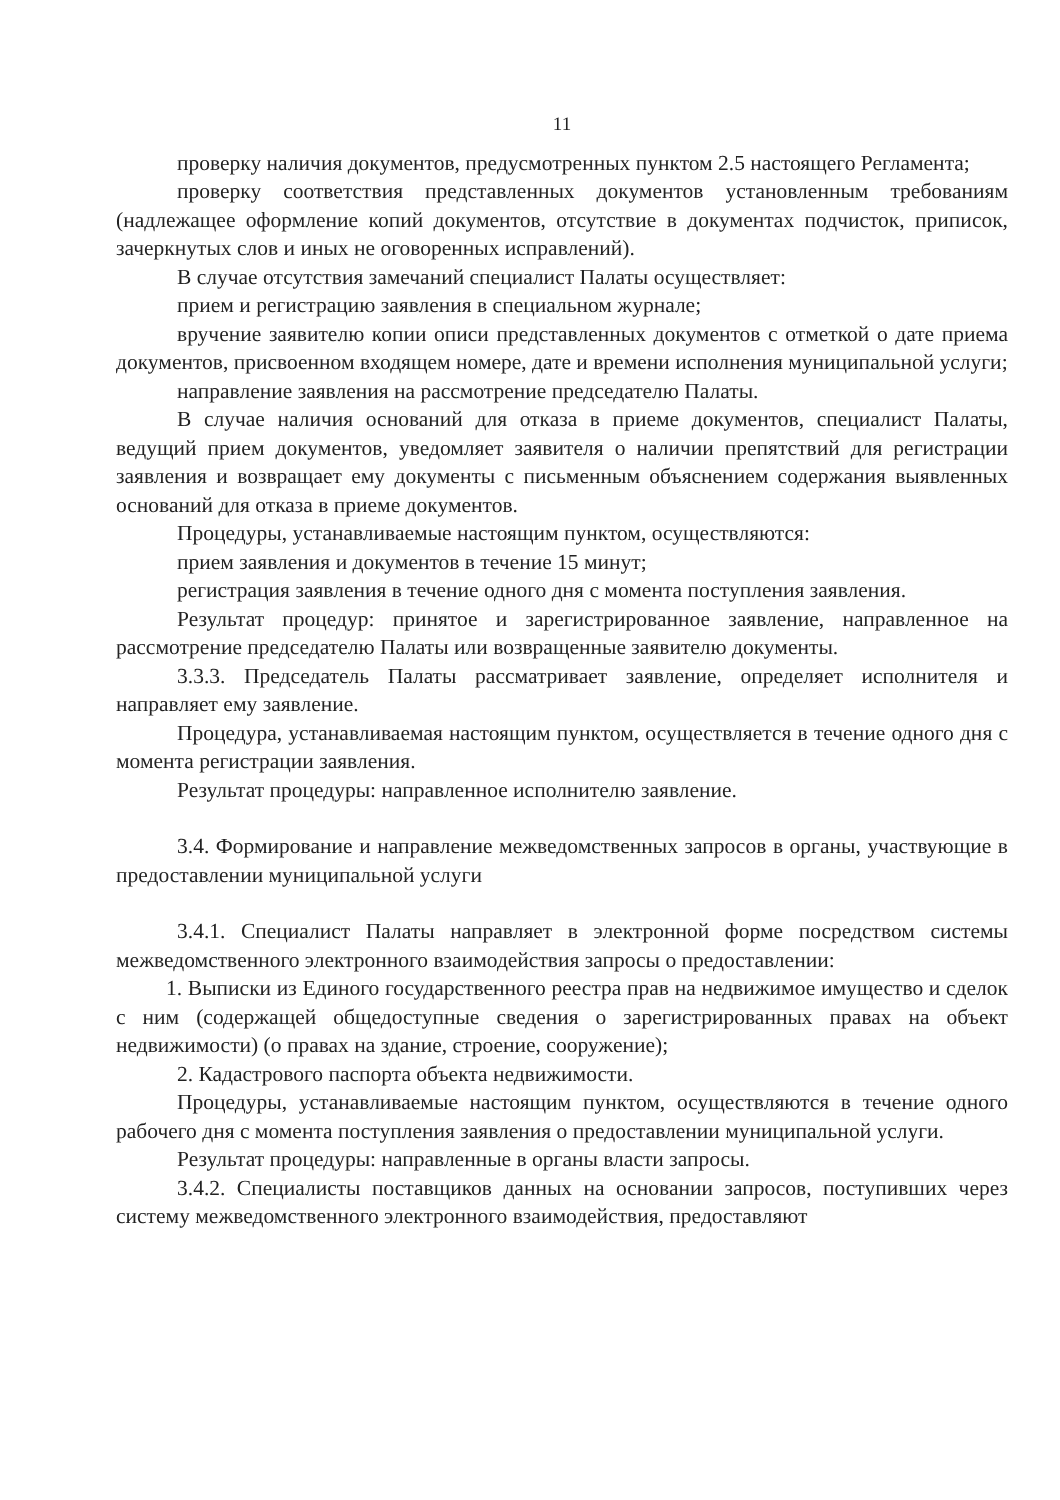11
проверку наличия документов, предусмотренных пунктом 2.5 настоящего Регламента;
проверку соответствия представленных документов установленным требованиям (надлежащее оформление копий документов, отсутствие в документах подчисток, приписок, зачеркнутых слов и иных не оговоренных исправлений).
В случае отсутствия замечаний специалист Палаты осуществляет:
прием и регистрацию заявления в специальном журнале;
вручение заявителю копии описи представленных документов с отметкой о дате приема документов, присвоенном входящем номере, дате и времени исполнения муниципальной услуги;
направление заявления на рассмотрение председателю Палаты.
В случае наличия оснований для отказа в приеме документов, специалист Палаты, ведущий прием документов, уведомляет заявителя о наличии препятствий для регистрации заявления и возвращает ему документы с письменным объяснением содержания выявленных оснований для отказа в приеме документов.
Процедуры, устанавливаемые настоящим пунктом, осуществляются:
прием заявления и документов в течение 15 минут;
регистрация заявления в течение одного дня с момента поступления заявления.
Результат процедур: принятое и зарегистрированное заявление, направленное на рассмотрение председателю Палаты или возвращенные заявителю документы.
3.3.3. Председатель Палаты рассматривает заявление, определяет исполнителя и направляет ему заявление.
Процедура, устанавливаемая настоящим пунктом, осуществляется в течение одного дня с момента регистрации заявления.
Результат процедуры: направленное исполнителю заявление.
3.4. Формирование и направление межведомственных запросов в органы, участвующие в предоставлении муниципальной услуги
3.4.1. Специалист Палаты направляет в электронной форме посредством системы межведомственного электронного взаимодействия запросы о предоставлении:
1. Выписки из Единого государственного реестра прав на недвижимое имущество и сделок с ним (содержащей общедоступные сведения о зарегистрированных правах на объект недвижимости) (о правах на здание, строение, сооружение);
2. Кадастрового паспорта объекта недвижимости.
Процедуры, устанавливаемые настоящим пунктом, осуществляются в течение одного рабочего дня с момента поступления заявления о предоставлении муниципальной услуги.
Результат процедуры: направленные в органы власти запросы.
3.4.2. Специалисты поставщиков данных на основании запросов, поступивших через систему межведомственного электронного взаимодействия, предоставляют